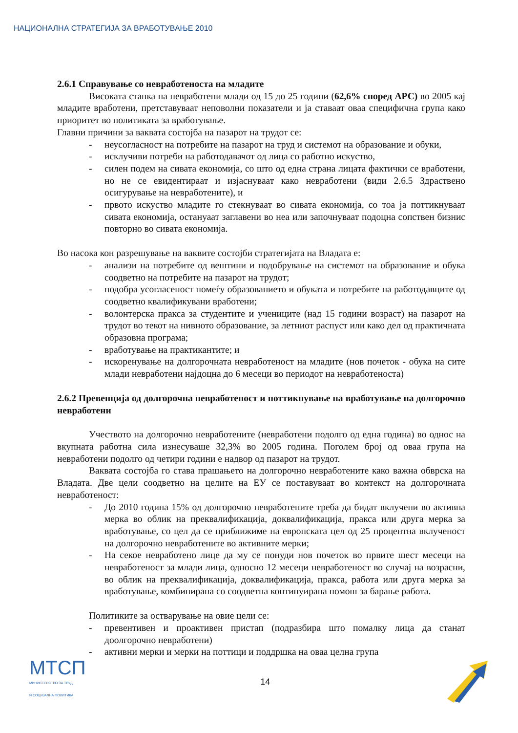НАЦИОНАЛНА СТРАТЕГИЈА ЗА ВРАБОТУВАЊЕ 2010
2.6.1 Справување со невработеноста на младите
Високата стапка на невработени млади од 15 до 25 години (62,6% според АРС) во 2005 кај младите вработени, претставуваат неповолни показатели и ја ставаат оваа специфична група како приоритет во политиката за вработување.
Главни причини за ваквата состојба на пазарот на трудот се:
- неусогласност на потребите на пазарот на труд и системот на образование и обуки,
- исклучиви потреби на работодавачот од лица со работно искуство,
- силен подем на сивата економија, со што од една страна лицата фактички се вработени, но не се евидентираат и изјаснуваат како невработени (види 2.6.5 Здраствено осигурување на невработените), и
- првото искуство младите го стекнуваат во сивата економија, со тоа ја поттикнуваат сивата економија, остануаат заглавени во неа или започнуваат подоцна сопствен бизнис повторно во сивата економија.
Во насока кон разрешување на ваквите состојби стратегијата на Владата е:
- анализи на потребите од вештини и подобрување на системот на образование и обука соодветно на потребите на пазарот на трудот;
- подобра усогласеност помеѓу образованието и обуката и потребите на работодавците од соодветно квалификувани вработени;
- волонтерска пракса за студентите и учениците (над 15 години возраст) на пазарот на трудот во текот на нивното образование, за летниот распуст или како дел од практичната образовна програма;
- вработување на практикантите; и
- искоренување на долгорочната невработеност на младите (нов почеток - обука на сите млади невработени најдоцна до 6 месеци во периодот на невработеноста)
2.6.2 Превенција од долгорочна невработеност и поттикнување на вработување на долгорочно невработени
Учеството на долгорочно невработените (невработени подолго од една година) во однос на вкупната работна сила изнесуваше 32,3% во 2005 година. Поголем број од оваа група на невработени подолго од четири години е надвор од пазарот на трудот.
Ваквата состојба го става прашањето на долгорочно невработените како важна обврска на Владата. Две цели соодветно на целите на ЕУ се поставуваат во контекст на долгорочната невработеност:
- До 2010 година 15% од долгорочно невработените треба да бидат вклучени во активна мерка во облик на преквалификација, доквалификација, пракса или друга мерка за вработување, со цел да се приближиме на европската цел од 25 процентна вклученост на долгорочно невработените во активните мерки;
- На секое невработено лице да му се понуди нов почеток во првите шест месеци на невработеност за млади лица, односно 12 месеци невработеност во случај на возрасни, во облик на преквалификација, доквалификација, пракса, работа или друга мерка за вработување, комбинирана со соодветна континуирана помош за барање работа.
Политиките за остварување на овие цели се:
- превентивен и проактивен пристап (подразбира што помалку лица да станат доолгорочно невработени)
- активни мерки и мерки на поттици и поддршка на оваа целна група
МТСП
МИНИСТЕРСТВО ЗА ТРУД
И СОЦИЈАЛНА ПОЛИТИКА
14